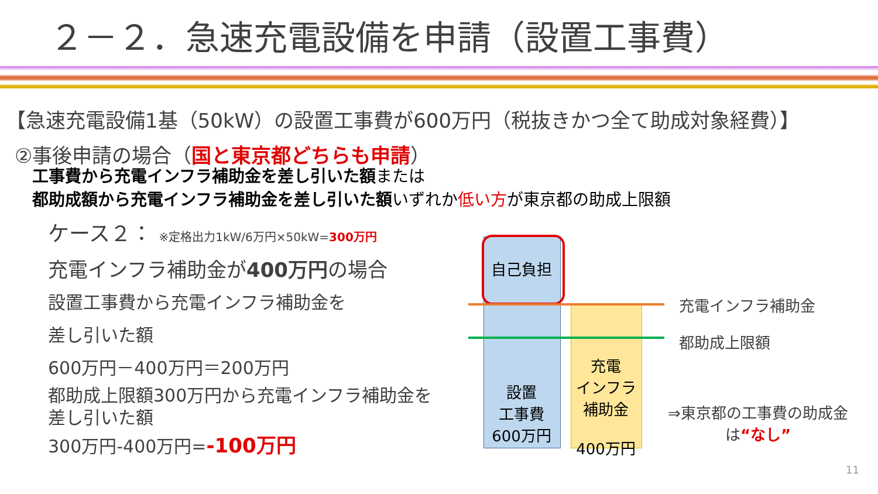２－２．急速充電設備を申請（設置工事費）
【急速充電設備1基（50kW）の設置工事費が600万円（税抜きかつ全て助成対象経費）】
②事後申請の場合（国と東京都どちらも申請）
工事費から充電インフラ補助金を差し引いた額または
都助成額から充電インフラ補助金を差し引いた額いずれか低い方が東京都の助成上限額
ケース２： ※定格出力1kW/6万円×50kW=300万円
充電インフラ補助金が400万円の場合
設置工事費から充電インフラ補助金を
差し引いた額
600万円－400万円＝200万円
都助成上限額300万円から充電インフラ補助金を差し引いた額
300万円-400万円=-100万円
自己負担
設置
工事費
600万円
充電
インフラ
補助金
400万円
充電インフラ補助金
都助成上限額
⇒東京都の工事費の助成金は“なし”
11